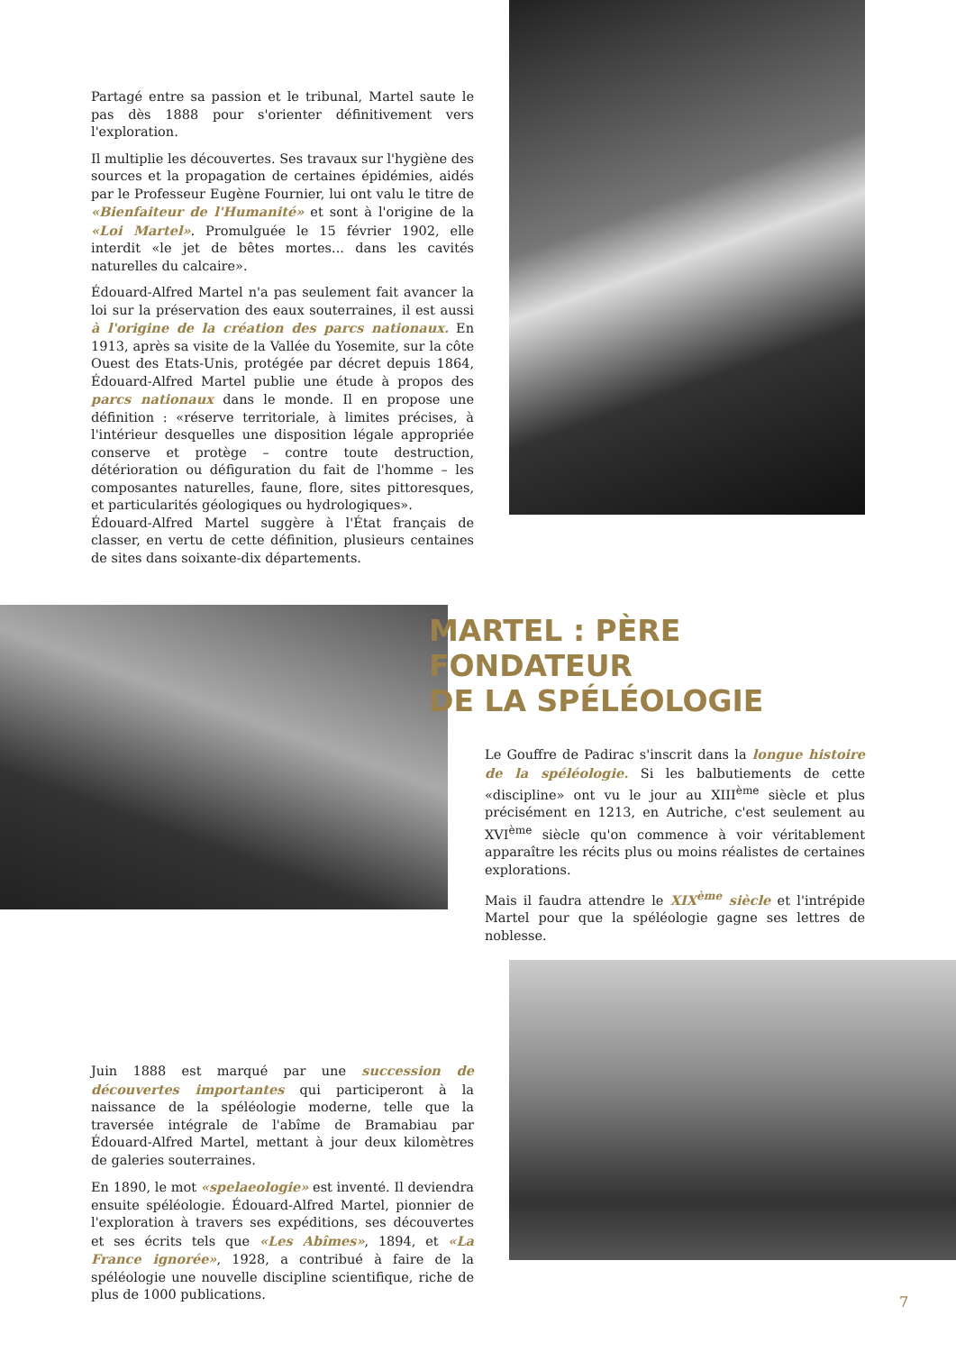Partagé entre sa passion et le tribunal, Martel saute le pas dès 1888 pour s'orienter définitivement vers l'exploration.
Il multiplie les découvertes. Ses travaux sur l'hygiène des sources et la propagation de certaines épidémies, aidés par le Professeur Eugène Fournier, lui ont valu le titre de «Bienfaiteur de l'Humanité» et sont à l'origine de la «Loi Martel». Promulguée le 15 février 1902, elle interdit «le jet de bêtes mortes... dans les cavités naturelles du calcaire».
Édouard-Alfred Martel n'a pas seulement fait avancer la loi sur la préservation des eaux souterraines, il est aussi à l'origine de la création des parcs nationaux. En 1913, après sa visite de la Vallée du Yosemite, sur la côte Ouest des Etats-Unis, protégée par décret depuis 1864, Édouard-Alfred Martel publie une étude à propos des parcs nationaux dans le monde. Il en propose une définition : «réserve territoriale, à limites précises, à l'intérieur desquelles une disposition légale appropriée conserve et protège – contre toute destruction, détérioration ou défiguration du fait de l'homme – les composantes naturelles, faune, flore, sites pittoresques, et particularités géologiques ou hydrologiques».
Édouard-Alfred Martel suggère à l'État français de classer, en vertu de cette définition, plusieurs centaines de sites dans soixante-dix départements.
MARTEL : PÈRE
FONDATEUR
DE LA SPÉLÉOLOGIE
Le Gouffre de Padirac s'inscrit dans la longue histoire de la spéléologie. Si les balbutiements de cette «discipline» ont vu le jour au XIII<sup>ème</sup> siècle et plus précisément en 1213, en Autriche, c'est seulement au XVI<sup>ème</sup> siècle qu'on commence à voir véritablement apparaître les récits plus ou moins réalistes de certaines explorations.
Mais il faudra attendre le XIX<sup>ème</sup> siècle et l'intrépide Martel pour que la spéléologie gagne ses lettres de noblesse.
Juin 1888 est marqué par une succession de découvertes importantes qui participeront à la naissance de la spéléologie moderne, telle que la traversée intégrale de l'abîme de Bramabiau par Édouard-Alfred Martel, mettant à jour deux kilomètres de galeries souterraines.
En 1890, le mot «spelaeologie» est inventé. Il deviendra ensuite spéléologie. Édouard-Alfred Martel, pionnier de l'exploration à travers ses expéditions, ses découvertes et ses écrits tels que «Les Abîmes», 1894, et «La France ignorée», 1928, a contribué à faire de la spéléologie une nouvelle discipline scientifique, riche de plus de 1000 publications.
7